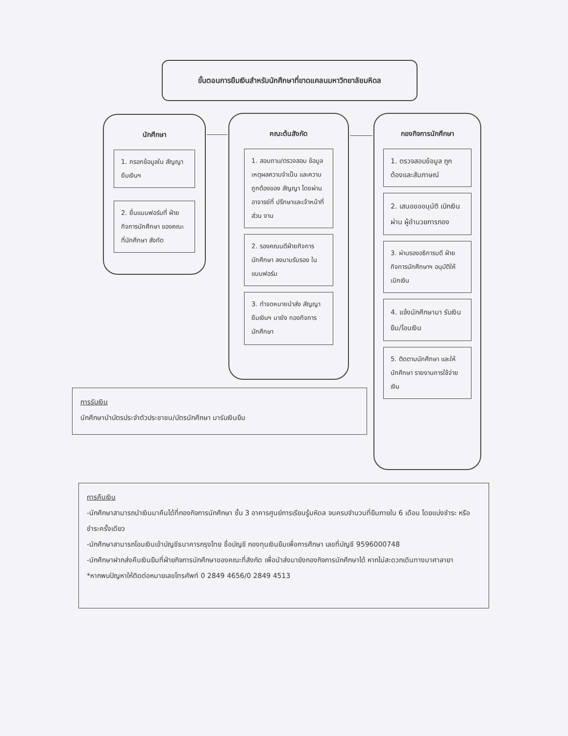ขั้นตอนการยืมเงินสำหรับนักศึกษาที่ขาดแคลนมหาวิทยาลัยมหิดล
นักศึกษา
1. กรอกข้อมูลใน สัญญายืมเงินฯ
2. ยื่นแบบฟอร์มที่ ฝ่ายกิจการนักศึกษา ของคณะที่นักศึกษา สังกัด
คณะต้นสังกัด
1. สอบถาม/ตรวจสอบ ข้อมูลเหตุผลความจำเป็น และความถูกต้องของ สัญญา โดยผ่านอาจารย์ที่ ปรึกษาและเจ้าหน้าที่ส่วน งาน
2. รองคณบดีฝ่ายกิจการ นักศึกษา ลงนามรับรอง ในแบบฟอร์ม
3. ทำจดหมายนำส่ง สัญญายืมเงินฯ มายัง กองกิจการนักศึกษา
กองกิจการนักศึกษา
1. ตรวจสอบข้อมูล ถูกต้องและสัมภาษณ์
2. เสนอขออนุมัติ เบิกเงินผ่าน ผู้อำนวยการกอง
3. ผ่านรองอธิการบดี ฝ่ายกิจการนักศึกษาฯ อนุมัติให้เบิกเงิน
4. แจ้งนักศึกษามา รับเงินยืม/โอนเงิน
5. ติดตามนักศึกษา และให้นักศึกษา รายงานการใช้จ่ายเงิน
การรับเงิน
นักศึกษานำบัตรประจำตัวประชาชน/บัตรนักศึกษา มารับเงินยืม
การคืนเงิน
-นักศึกษาสามารถนำเงินมาคืนได้ที่กองกิจการนักศึกษา ชั้น 3 อาคารศูนย์การเรียนรู้มหิดล จนครบจำนวนที่ยืมภายใน 6 เดือน โดยแบ่งชำระ หรือชำระครั้งเดียว
-นักศึกษาสามารถโอนเงินเข้าบัญชีธนาคารกรุงไทย ชื่อบัญชี กองทุนเงินยืมเพื่อการศึกษา เลขที่บัญชี 9596000748
-นักศึกษาฝากส่งคืนเงินยืมที่ฝ่ายกิจการนักศึกษาของคณะที่สังกัด เพื่อนำส่งมายังกองกิจการนักศึกษาได้ หากไม่สะดวกเดินทางมาศาลายา
*หากพบปัญหาให้ติดต่อหมายเลขโทรศัพท์ 0 2849 4656/0 2849 4513